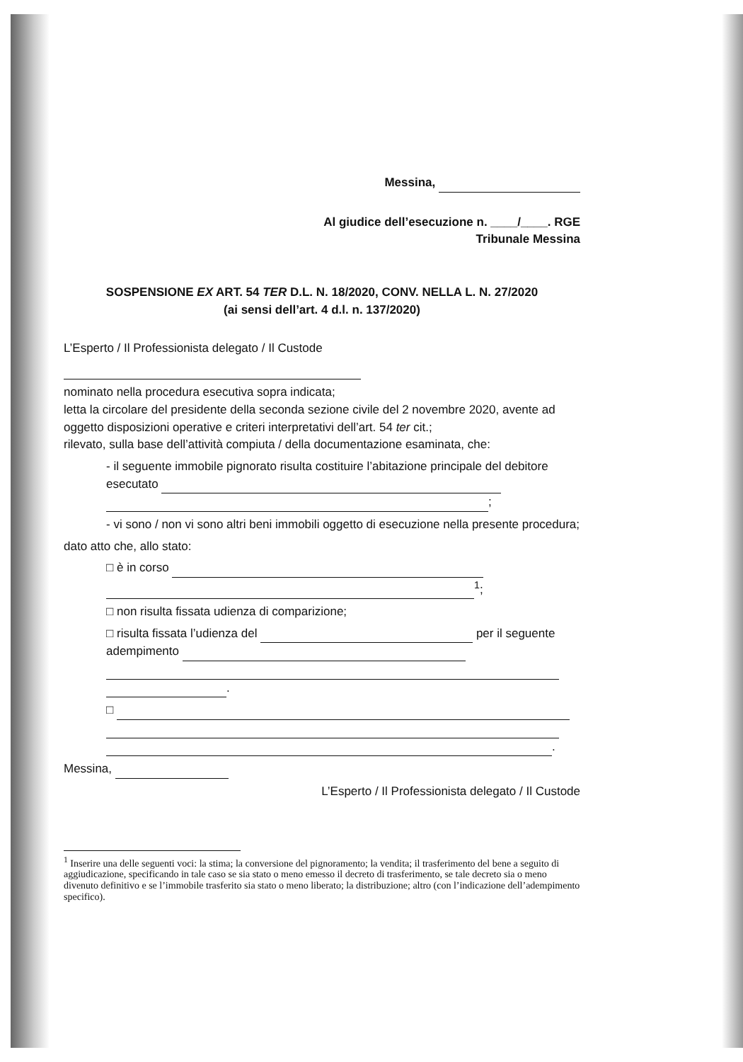Messina,
Al giudice dell’esecuzione n. ____/____. RGE
Tribunale Messina
SOSPENSIONE EX ART. 54 TER D.L. N. 18/2020, CONV. NELLA L. N. 27/2020
(ai sensi dell’art. 4 d.l. n. 137/2020)
L’Esperto / Il Professionista delegato / Il Custode
nominato nella procedura esecutiva sopra indicata;
letta la circolare del presidente della seconda sezione civile del 2 novembre 2020, avente ad oggetto disposizioni operative e criteri interpretativi dell’art. 54 ter cit.;
rilevato, sulla base dell’attività compiuta / della documentazione esaminata, che:
- il seguente immobile pignorato risulta costituire l’abitazione principale del debitore esecutato ;
- vi sono / non vi sono altri beni immobili oggetto di esecuzione nella presente procedura;
dato atto che, allo stato:
□ è in corso <sup>1</sup>;
□ non risulta fissata udienza di comparizione;
□ risulta fissata l’udienza del per il seguente adempimento .
□ .
Messina,
L’Esperto / Il Professionista delegato / Il Custode
<sup>1</sup> Inserire una delle seguenti voci: la stima; la conversione del pignoramento; la vendita; il trasferimento del bene a seguito di aggiudicazione, specificando in tale caso se sia stato o meno emesso il decreto di trasferimento, se tale decreto sia o meno divenuto definitivo e se l’immobile trasferito sia stato o meno liberato; la distribuzione; altro (con l’indicazione dell’adempimento specifico).